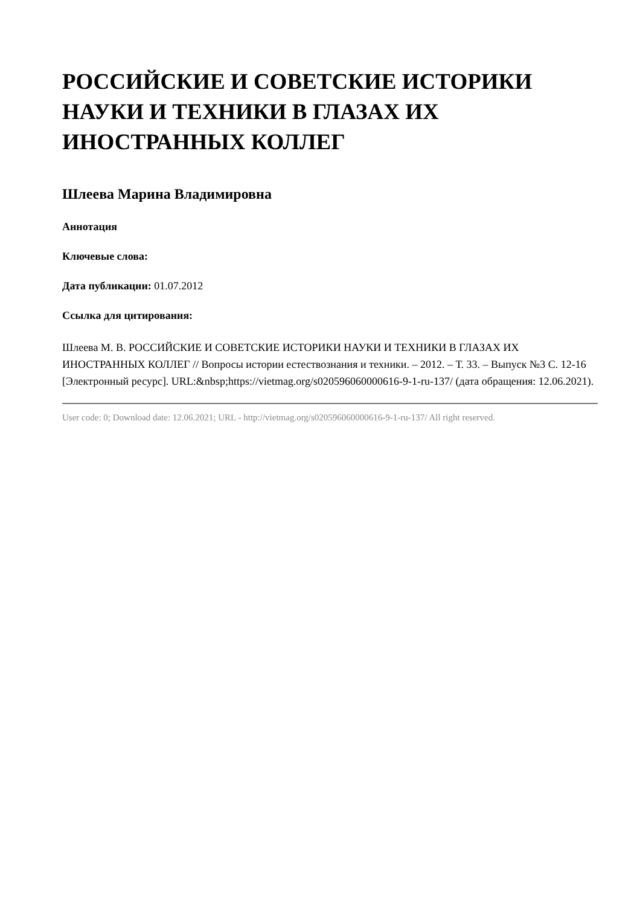РОССИЙСКИЕ И СОВЕТСКИЕ ИСТОРИКИ НАУКИ И ТЕХНИКИ В ГЛАЗАХ ИХ ИНОСТРАННЫХ КОЛЛЕГ
Шлеева Марина Владимировна
Аннотация
Ключевые слова:
Дата публикации: 01.07.2012
Ссылка для цитирования:
Шлеева М. В. РОССИЙСКИЕ И СОВЕТСКИЕ ИСТОРИКИ НАУКИ И ТЕХНИКИ В ГЛАЗАХ ИХ ИНОСТРАННЫХ КОЛЛЕГ // Вопросы истории естествознания и техники. – 2012. – Т. 33. – Выпуск №3 С. 12-16 [Электронный ресурс]. URL:&nbsp;https://vietmag.org/s020596060000616-9-1-ru-137/ (дата обращения: 12.06.2021).
User code: 0; Download date: 12.06.2021; URL - http://vietmag.org/s020596060000616-9-1-ru-137/ All right reserved.